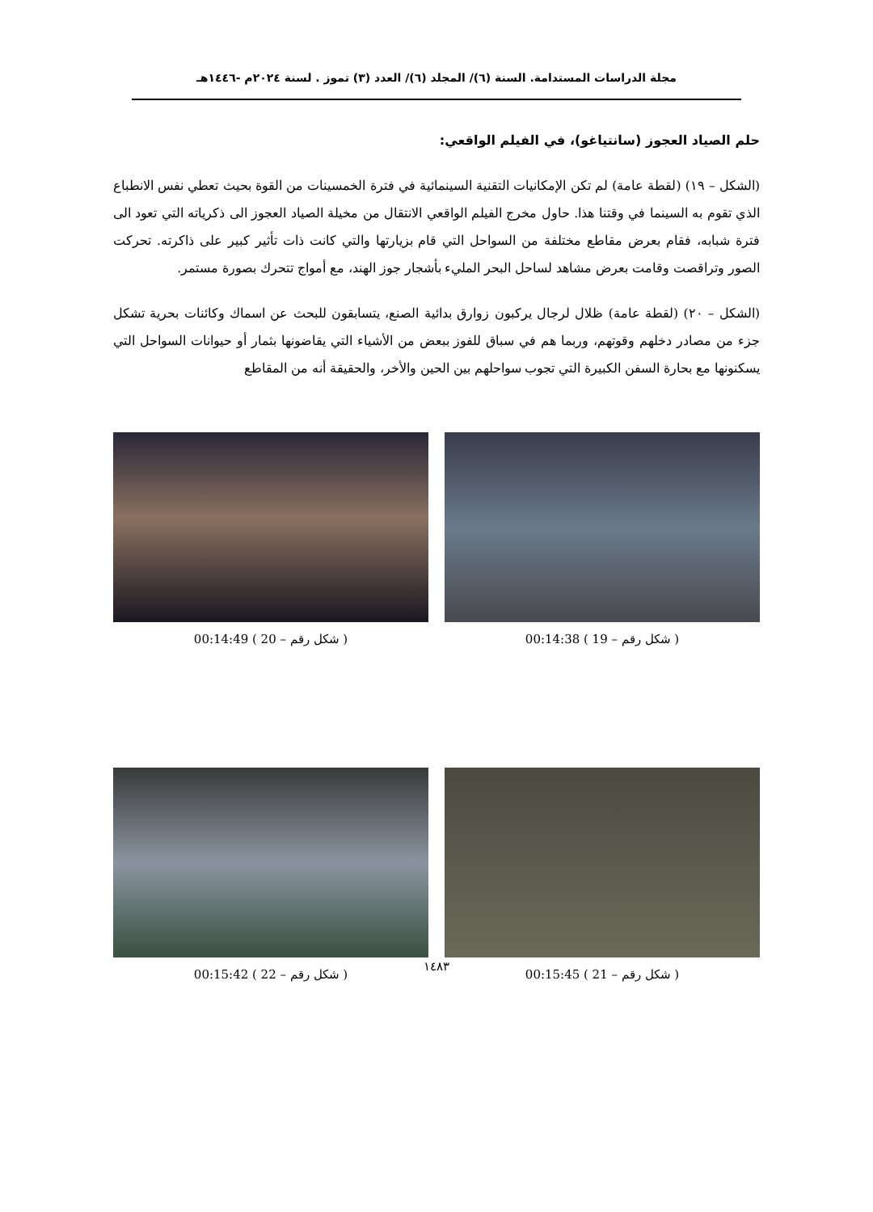مجلة الدراسات المستدامة. السنة (٦)/ المجلد (٦)/ العدد (٣) تموز . لسنة ٢٠٢٤م -١٤٤٦هـ
حلم الصياد العجوز (سانتياغو)، في الفيلم الواقعي:
(الشكل – ١٩) (لقطة عامة) لم تكن الإمكانيات التقنية السينمائية في فترة الخمسينات من القوة بحيث تعطي نفس الانطباع الذي تقوم به السينما في وقتنا هذا. حاول مخرج الفيلم الواقعي الانتقال من مخيلة الصياد العجوز الى ذكرياته التي تعود الى فترة شبابه، فقام بعرض مقاطع مختلفة من السواحل التي قام بزيارتها والتي كانت ذات تأثير كبير على ذاكرته. تحركت الصور وتراقصت وقامت بعرض مشاهد لساحل البحر المليء بأشجار جوز الهند، مع أمواج تتحرك بصورة مستمر.
(الشكل – ٢٠) (لقطة عامة) ظلال لرجال يركبون زوارق بدائية الصنع، يتسابقون للبحث عن اسماك وكائنات بحرية تشكل جزء من مصادر دخلهم وقوتهم، وربما هم في سباق للفوز ببعض من الأشياء التي يقاضونها بثمار أو حيوانات السواحل التي يسكنونها مع بحارة السفن الكبيرة التي تجوب سواحلهم بين الحين والأخر، والحقيقة أنه من المقاطع
( شكل رقم – 19 ) 00:14:38 ( شكل رقم – 20 ) 00:14:49
( شكل رقم – 21 ) 00:15:45 ( شكل رقم – 22 ) 00:15:42
١٤٨٣